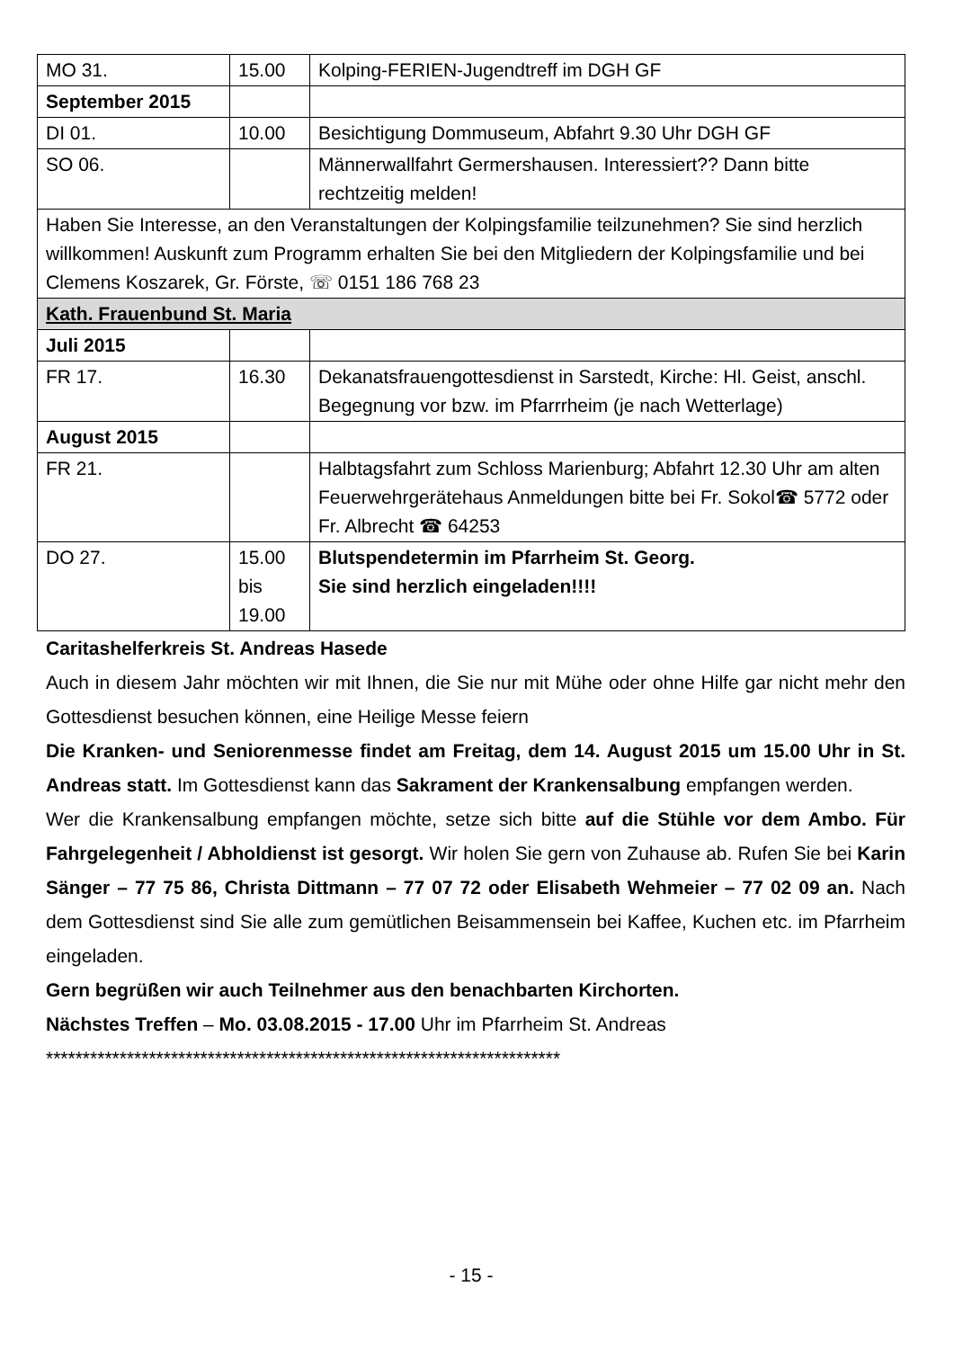| MO 31. | 15.00 | Kolping-FERIEN-Jugendtreff im DGH GF |
| September 2015 | | |
| DI 01. | 10.00 | Besichtigung Dommuseum, Abfahrt 9.30 Uhr DGH GF |
| SO 06. | | Männerwallfahrt Germershausen. Interessiert?? Dann bitte rechtzeitig melden! |
| Haben Sie Interesse, an den Veranstaltungen der Kolpingsfamilie teilzunehmen? Sie sind herzlich willkommen! Auskunft zum Programm erhalten Sie bei den Mitgliedern der Kolpingsfamilie und bei Clemens Koszarek, Gr. Förste, ☏ 0151 186 768 23 | | |
| Kath. Frauenbund St. Maria | | |
| Juli 2015 | | |
| FR 17. | 16.30 | Dekanatsfrauengottesdienst in Sarstedt, Kirche: Hl. Geist, anschl. Begegnung vor bzw. im Pfarrrheim (je nach Wetterlage) |
| August 2015 | | |
| FR 21. | | Halbtagsfahrt zum Schloss Marienburg; Abfahrt 12.30 Uhr am alten Feuerwehrgerätehaus Anmeldungen bitte bei Fr. Sokol☎ 5772 oder Fr. Albrecht ☎ 64253 |
| DO 27. | 15.00 bis 19.00 | Blutspendetermin im Pfarrheim St. Georg. Sie sind herzlich eingeladen!!!! |
Caritashelferkreis St. Andreas Hasede
Auch in diesem Jahr möchten wir mit Ihnen, die Sie nur mit Mühe oder ohne Hilfe gar nicht mehr den Gottesdienst besuchen können, eine Heilige Messe feiern
Die Kranken- und Seniorenmesse findet am Freitag, dem 14. August 2015 um 15.00 Uhr in St. Andreas statt. Im Gottesdienst kann das Sakrament der Krankensalbung empfangen werden.
Wer die Krankensalbung empfangen möchte, setze sich bitte auf die Stühle vor dem Ambo. Für Fahrgelegenheit / Abholdienst ist gesorgt. Wir holen Sie gern von Zuhause ab. Rufen Sie bei Karin Sänger – 77 75 86, Christa Dittmann – 77 07 72 oder Elisabeth Wehmeier – 77 02 09 an. Nach dem Gottesdienst sind Sie alle zum gemütlichen Beisammensein bei Kaffee, Kuchen etc. im Pfarrheim eingeladen.
Gern begrüßen wir auch Teilnehmer aus den benachbarten Kirchorten.
Nächstes Treffen – Mo. 03.08.2015 - 17.00 Uhr im Pfarrheim St. Andreas
**********************************************************************
- 15 -